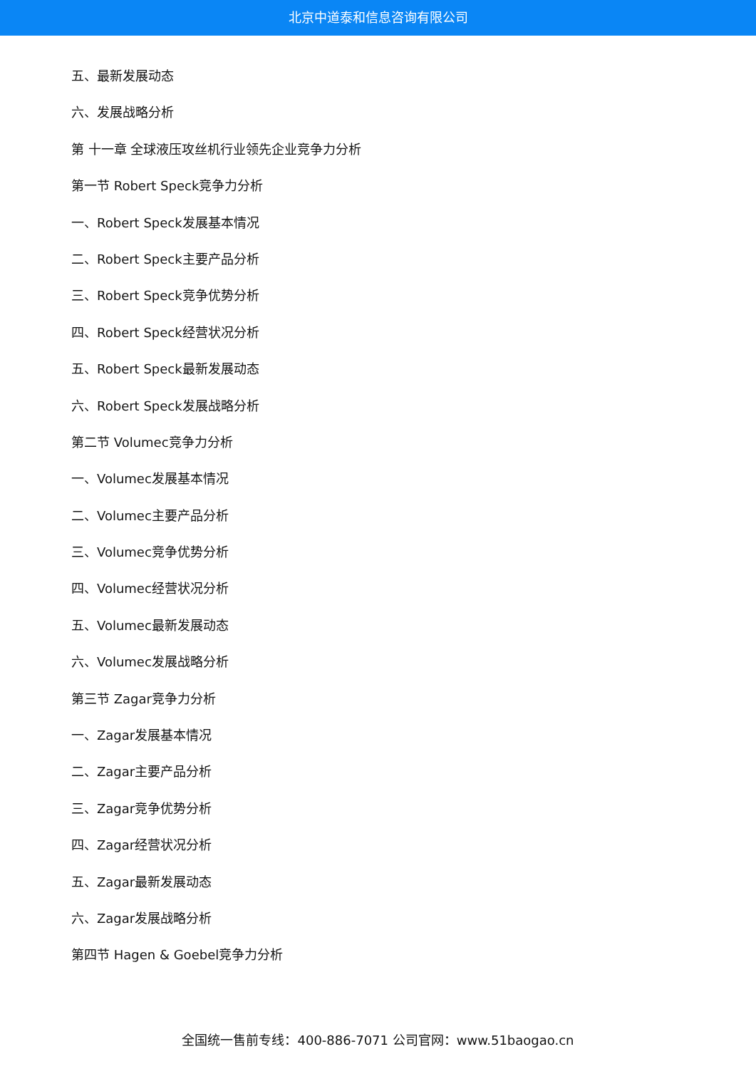北京中道泰和信息咨询有限公司
五、最新发展动态
六、发展战略分析
第 十一章 全球液压攻丝机行业领先企业竞争力分析
第一节 Robert Speck竞争力分析
一、Robert Speck发展基本情况
二、Robert Speck主要产品分析
三、Robert Speck竞争优势分析
四、Robert Speck经营状况分析
五、Robert Speck最新发展动态
六、Robert Speck发展战略分析
第二节 Volumec竞争力分析
一、Volumec发展基本情况
二、Volumec主要产品分析
三、Volumec竞争优势分析
四、Volumec经营状况分析
五、Volumec最新发展动态
六、Volumec发展战略分析
第三节 Zagar竞争力分析
一、Zagar发展基本情况
二、Zagar主要产品分析
三、Zagar竞争优势分析
四、Zagar经营状况分析
五、Zagar最新发展动态
六、Zagar发展战略分析
第四节 Hagen & Goebel竞争力分析
全国统一售前专线：400-886-7071 公司官网：www.51baogao.cn